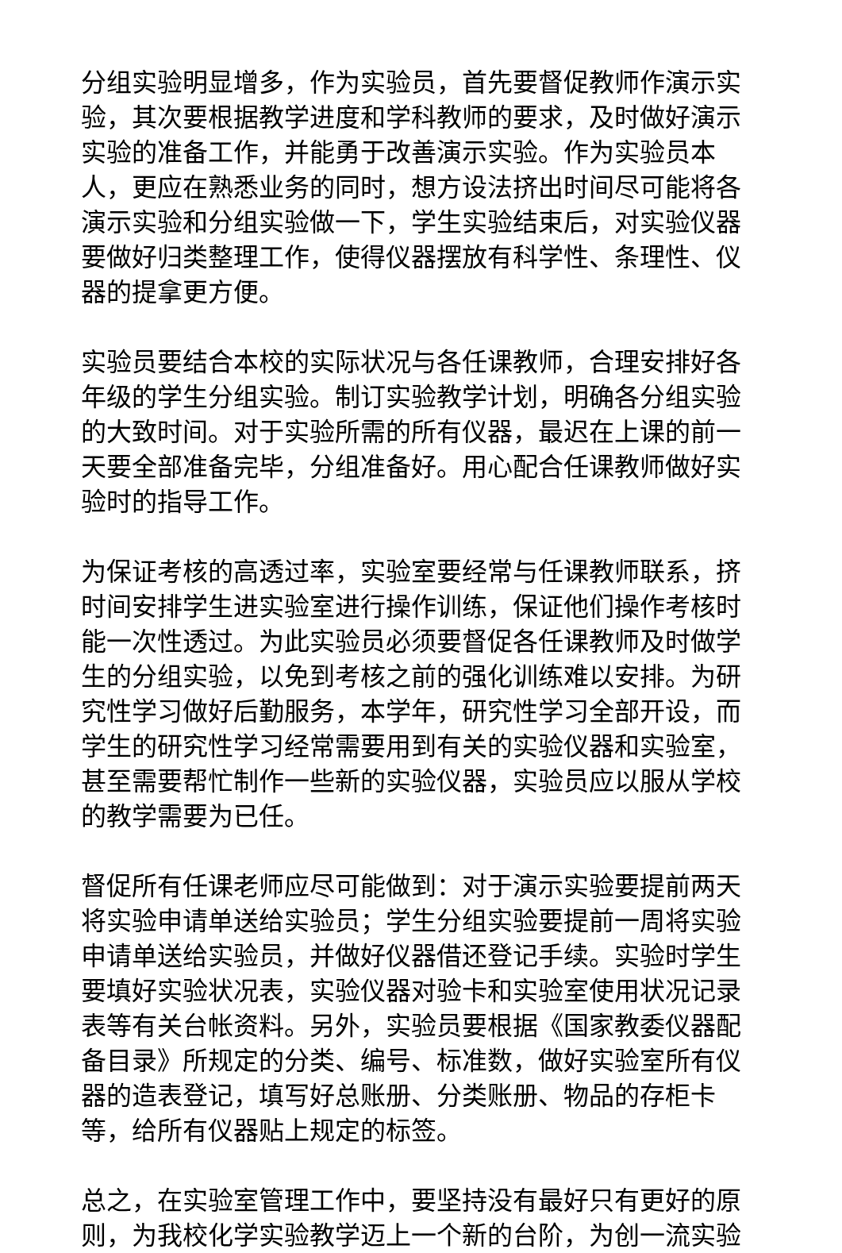分组实验明显增多，作为实验员，首先要督促教师作演示实验，其次要根据教学进度和学科教师的要求，及时做好演示实验的准备工作，并能勇于改善演示实验。作为实验员本人，更应在熟悉业务的同时，想方设法挤出时间尽可能将各演示实验和分组实验做一下，学生实验结束后，对实验仪器要做好归类整理工作，使得仪器摆放有科学性、条理性、仪器的提拿更方便。
实验员要结合本校的实际状况与各任课教师，合理安排好各年级的学生分组实验。制订实验教学计划，明确各分组实验的大致时间。对于实验所需的所有仪器，最迟在上课的前一天要全部准备完毕，分组准备好。用心配合任课教师做好实验时的指导工作。
为保证考核的高透过率，实验室要经常与任课教师联系，挤时间安排学生进实验室进行操作训练，保证他们操作考核时能一次性透过。为此实验员必须要督促各任课教师及时做学生的分组实验，以免到考核之前的强化训练难以安排。为研究性学习做好后勤服务，本学年，研究性学习全部开设，而学生的研究性学习经常需要用到有关的实验仪器和实验室，甚至需要帮忙制作一些新的实验仪器，实验员应以服从学校的教学需要为已任。
督促所有任课老师应尽可能做到：对于演示实验要提前两天将实验申请单送给实验员；学生分组实验要提前一周将实验申请单送给实验员，并做好仪器借还登记手续。实验时学生要填好实验状况表，实验仪器对验卡和实验室使用状况记录表等有关台帐资料。另外，实验员要根据《国家教委仪器配备目录》所规定的分类、编号、标准数，做好实验室所有仪器的造表登记，填写好总账册、分类账册、物品的存柜卡等，给所有仪器贴上规定的标签。
总之，在实验室管理工作中，要坚持没有最好只有更好的原则，为我校化学实验教学迈上一个新的台阶，为创一流实验